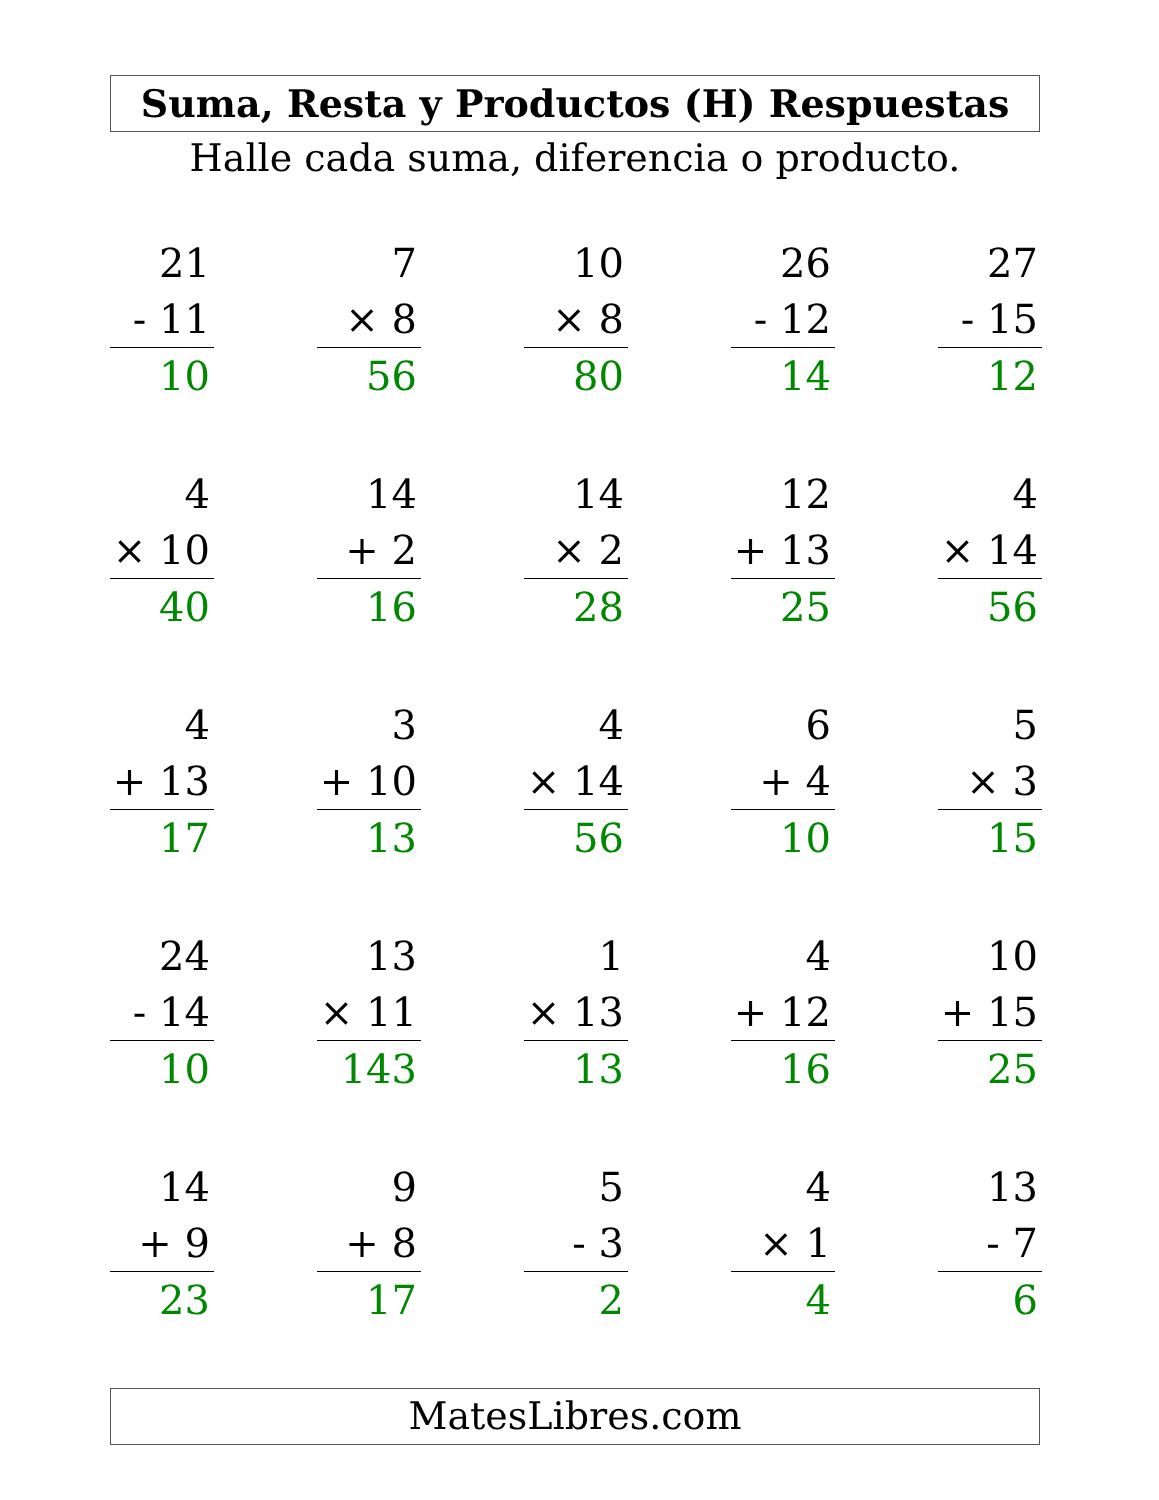Suma, Resta y Productos (H) Respuestas
Halle cada suma, diferencia o producto.
21
- 11
10
7
× 8
56
10
× 8
80
26
- 12
14
27
- 15
12
4
× 10
40
14
+ 2
16
14
× 2
28
12
+ 13
25
4
× 14
56
4
+ 13
17
3
+ 10
13
4
× 14
56
6
+ 4
10
5
× 3
15
24
- 14
10
13
× 11
143
1
× 13
13
4
+ 12
16
10
+ 15
25
14
+ 9
23
9
+ 8
17
5
- 3
2
4
× 1
4
13
- 7
6
MatesLibres.com